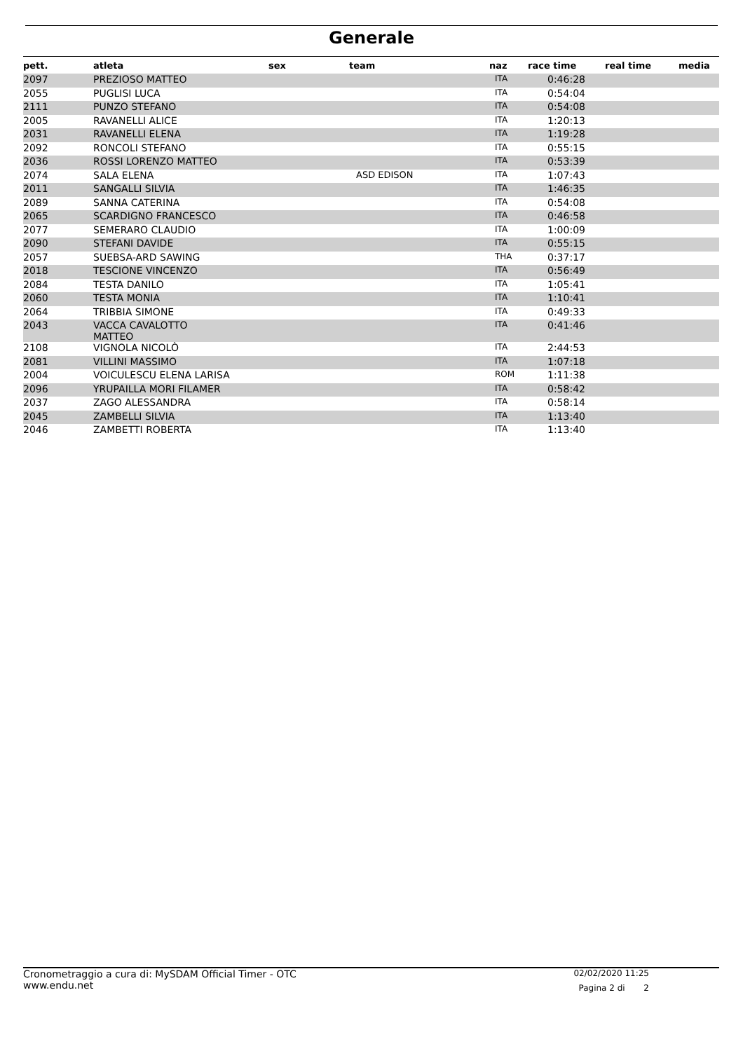Generale
| pett. | atleta | sex | team | naz | race time | real time | media |
| --- | --- | --- | --- | --- | --- | --- | --- |
| 2097 | PREZIOSO MATTEO | | | ITA | 0:46:28 | | |
| 2055 | PUGLISI LUCA | | | ITA | 0:54:04 | | |
| 2111 | PUNZO STEFANO | | | ITA | 0:54:08 | | |
| 2005 | RAVANELLI ALICE | | | ITA | 1:20:13 | | |
| 2031 | RAVANELLI ELENA | | | ITA | 1:19:28 | | |
| 2092 | RONCOLI STEFANO | | | ITA | 0:55:15 | | |
| 2036 | ROSSI LORENZO MATTEO | | | ITA | 0:53:39 | | |
| 2074 | SALA ELENA | | ASD EDISON | ITA | 1:07:43 | | |
| 2011 | SANGALLI SILVIA | | | ITA | 1:46:35 | | |
| 2089 | SANNA CATERINA | | | ITA | 0:54:08 | | |
| 2065 | SCARDIGNO FRANCESCO | | | ITA | 0:46:58 | | |
| 2077 | SEMERARO CLAUDIO | | | ITA | 1:00:09 | | |
| 2090 | STEFANI DAVIDE | | | ITA | 0:55:15 | | |
| 2057 | SUEBSA-ARD SAWING | | | THA | 0:37:17 | | |
| 2018 | TESCIONE VINCENZO | | | ITA | 0:56:49 | | |
| 2084 | TESTA DANILO | | | ITA | 1:05:41 | | |
| 2060 | TESTA MONIA | | | ITA | 1:10:41 | | |
| 2064 | TRIBBIA SIMONE | | | ITA | 0:49:33 | | |
| 2043 | VACCA CAVALOTTO MATTEO | | | ITA | 0:41:46 | | |
| 2108 | VIGNOLA NICOLÒ | | | ITA | 2:44:53 | | |
| 2081 | VILLINI MASSIMO | | | ITA | 1:07:18 | | |
| 2004 | VOICULESCU ELENA LARISA | | | ROM | 1:11:38 | | |
| 2096 | YRUPAILLA MORI FILAMER | | | ITA | 0:58:42 | | |
| 2037 | ZAGO ALESSANDRA | | | ITA | 0:58:14 | | |
| 2045 | ZAMBELLI SILVIA | | | ITA | 1:13:40 | | |
| 2046 | ZAMBETTI ROBERTA | | | ITA | 1:13:40 | | |
Cronometraggio a cura di: MySDAM Official Timer - OTC
www.endu.net
02/02/2020 11:25
Pagina 2 di 2